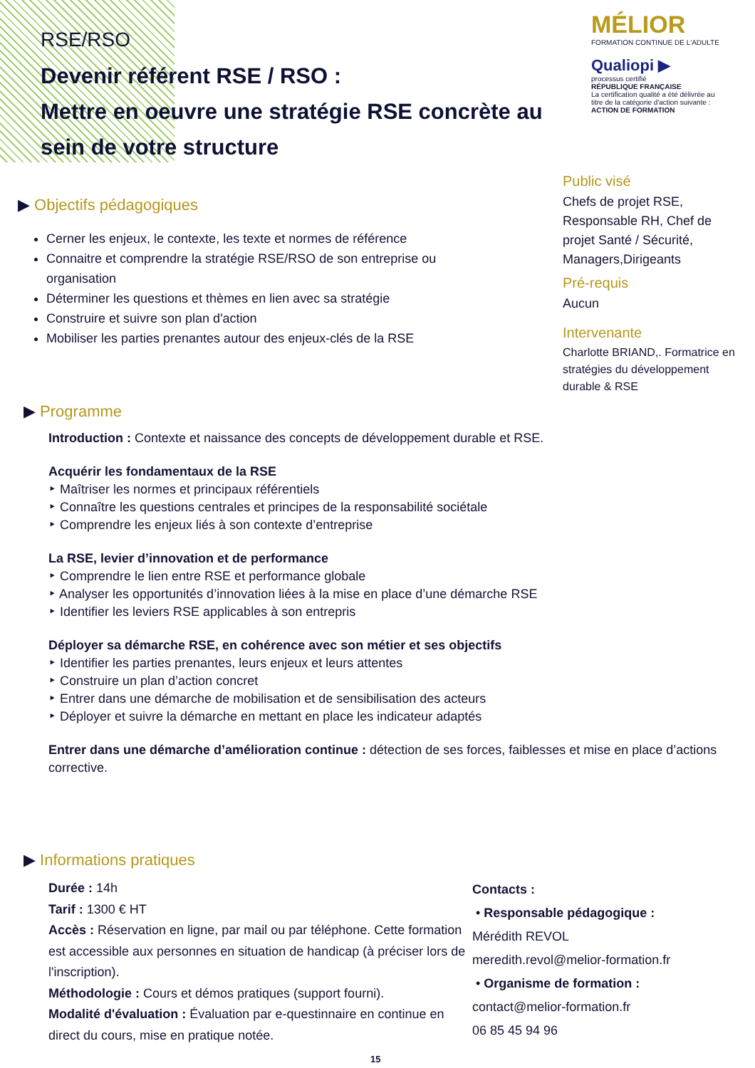RSE/RSO
Devenir référent RSE / RSO :
Mettre en oeuvre une stratégie RSE concrète au sein de votre structure
MÉLIOR
FORMATION CONTINUE DE L'ADULTE
Qualiopi ▶
processus certifié
RÉPUBLIQUE FRANÇAISE
La certification qualité a été délivrée au titre de la catégorie d'action suivante : ACTION DE FORMATION
Public visé
Chefs de projet RSE, Responsable RH, Chef de projet Santé / Sécurité, Managers,Dirigeants
Pré-requis
Aucun
Intervenante
Charlotte BRIAND,. Formatrice en stratégies du développement durable & RSE
▶ Objectifs pédagogiques
Cerner les enjeux, le contexte, les texte et normes de référence
Connaitre et comprendre la stratégie RSE/RSO de son entreprise ou organisation
Déterminer les questions et thèmes en lien avec sa stratégie
Construire et suivre son plan d'action
Mobiliser les parties prenantes autour des enjeux-clés de la RSE
▶ Programme
Introduction : Contexte et naissance des concepts de développement durable et RSE.
Acquérir les fondamentaux de la RSE
‣ Maîtriser les normes et principaux référentiels
‣ Connaître les questions centrales et principes de la responsabilité sociétale
‣ Comprendre les enjeux liés à son contexte d’entreprise
La RSE, levier d’innovation et de performance
‣ Comprendre le lien entre RSE et performance globale
‣ Analyser les opportunités d’innovation liées à la mise en place d’une démarche RSE
‣ Identifier les leviers RSE applicables à son entrepris
Déployer sa démarche RSE, en cohérence avec son métier et ses objectifs
‣ Identifier les parties prenantes, leurs enjeux et leurs attentes
‣ Construire un plan d’action concret
‣ Entrer dans une démarche de mobilisation et de sensibilisation des acteurs
‣ Déployer et suivre la démarche en mettant en place les indicateur adaptés
Entrer dans une démarche d’amélioration continue : détection de ses forces, faiblesses et mise en place d’actions corrective.
▶ Informations pratiques
Durée : 14h
Tarif : 1300 € HT
Accès : Réservation en ligne, par mail ou par téléphone. Cette formation est accessible aux personnes en situation de handicap (à préciser lors de l'inscription).
Méthodologie : Cours et démos pratiques (support fourni).
Modalité d'évaluation : Évaluation par e-questinnaire en continue en direct du cours, mise en pratique notée.
Contacts :
• Responsable pédagogique :
Mérédith REVOL
meredith.revol@melior-formation.fr
• Organisme de formation :
contact@melior-formation.fr
06 85 45 94 96
15